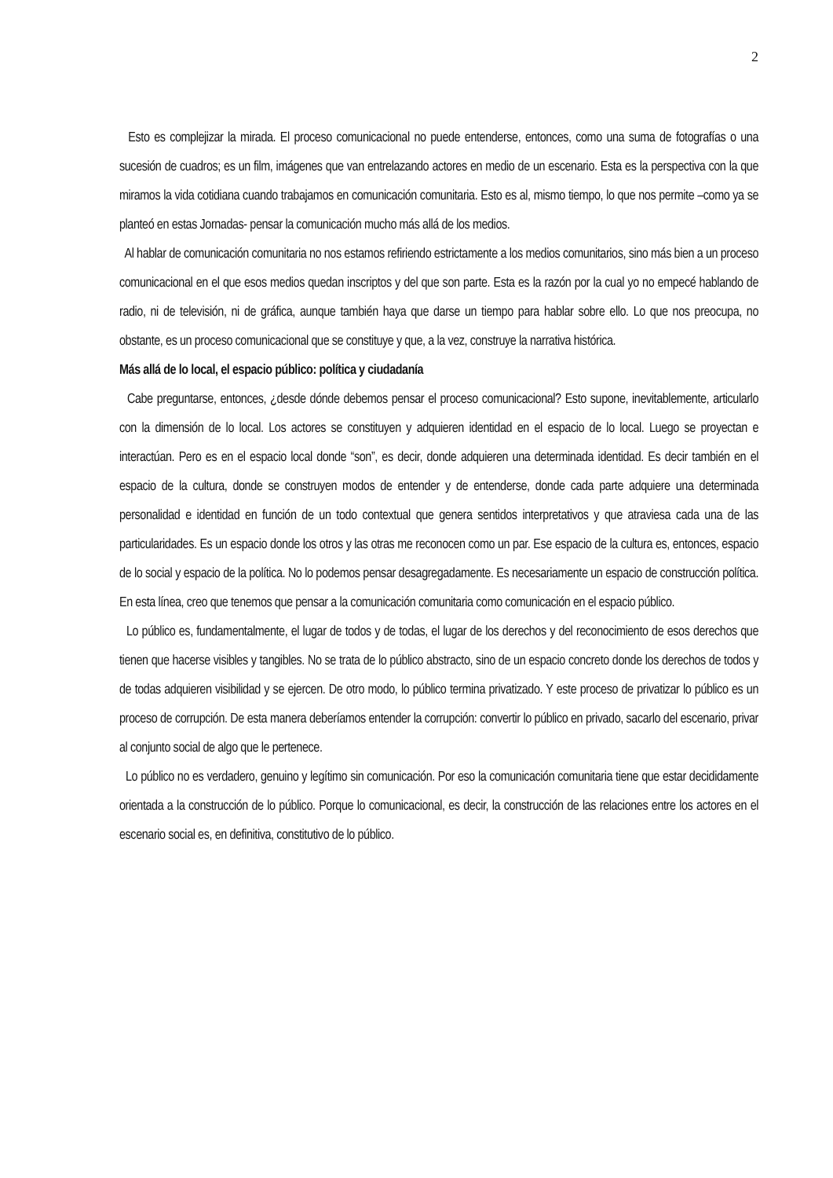2
Esto es complejizar la mirada. El proceso comunicacional no puede entenderse, entonces, como una suma de fotografías o una sucesión de cuadros; es un film, imágenes que van entrelazando actores en medio de un escenario. Esta es la perspectiva con la que miramos la vida cotidiana cuando trabajamos en comunicación comunitaria. Esto es al, mismo tiempo, lo que nos permite –como ya se planteó en estas Jornadas- pensar la comunicación mucho más allá de los medios.
Al hablar de comunicación comunitaria no nos estamos refiriendo estrictamente a los medios comunitarios, sino más bien a un proceso comunicacional en el que esos medios quedan inscriptos y del que son parte. Esta es la razón por la cual yo no empecé hablando de radio, ni de televisión, ni de gráfica, aunque también haya que darse un tiempo para hablar sobre ello. Lo que nos preocupa, no obstante, es un proceso comunicacional que se constituye y que, a la vez, construye la narrativa histórica.
Más allá de lo local, el espacio público: política y ciudadanía
Cabe preguntarse, entonces, ¿desde dónde debemos pensar el proceso comunicacional? Esto supone, inevitablemente, articularlo con la dimensión de lo local. Los actores se constituyen y adquieren identidad en el espacio de lo local. Luego se proyectan e interactúan. Pero es en el espacio local donde “son”, es decir, donde adquieren una determinada identidad. Es decir también en el espacio de la cultura, donde se construyen modos de entender y de entenderse, donde cada parte adquiere una determinada personalidad e identidad en función de un todo contextual que genera sentidos interpretativos y que atraviesa cada una de las particularidades. Es un espacio donde los otros y las otras me reconocen como un par. Ese espacio de la cultura es, entonces, espacio de lo social y espacio de la política. No lo podemos pensar desagregadamente. Es necesariamente un espacio de construcción política. En esta línea, creo que tenemos que pensar a la comunicación comunitaria como comunicación en el espacio público.
Lo público es, fundamentalmente, el lugar de todos y de todas, el lugar de los derechos y del reconocimiento de esos derechos que tienen que hacerse visibles y tangibles. No se trata de lo público abstracto, sino de un espacio concreto donde los derechos de todos y de todas adquieren visibilidad y se ejercen. De otro modo, lo público termina privatizado. Y este proceso de privatizar lo público es un proceso de corrupción. De esta manera deberíamos entender la corrupción: convertir lo público en privado, sacarlo del escenario, privar al conjunto social de algo que le pertenece.
Lo público no es verdadero, genuino y legítimo sin comunicación. Por eso la comunicación comunitaria tiene que estar decididamente orientada a la construcción de lo público. Porque lo comunicacional, es decir, la construcción de las relaciones entre los actores en el escenario social es, en definitiva, constitutivo de lo público.